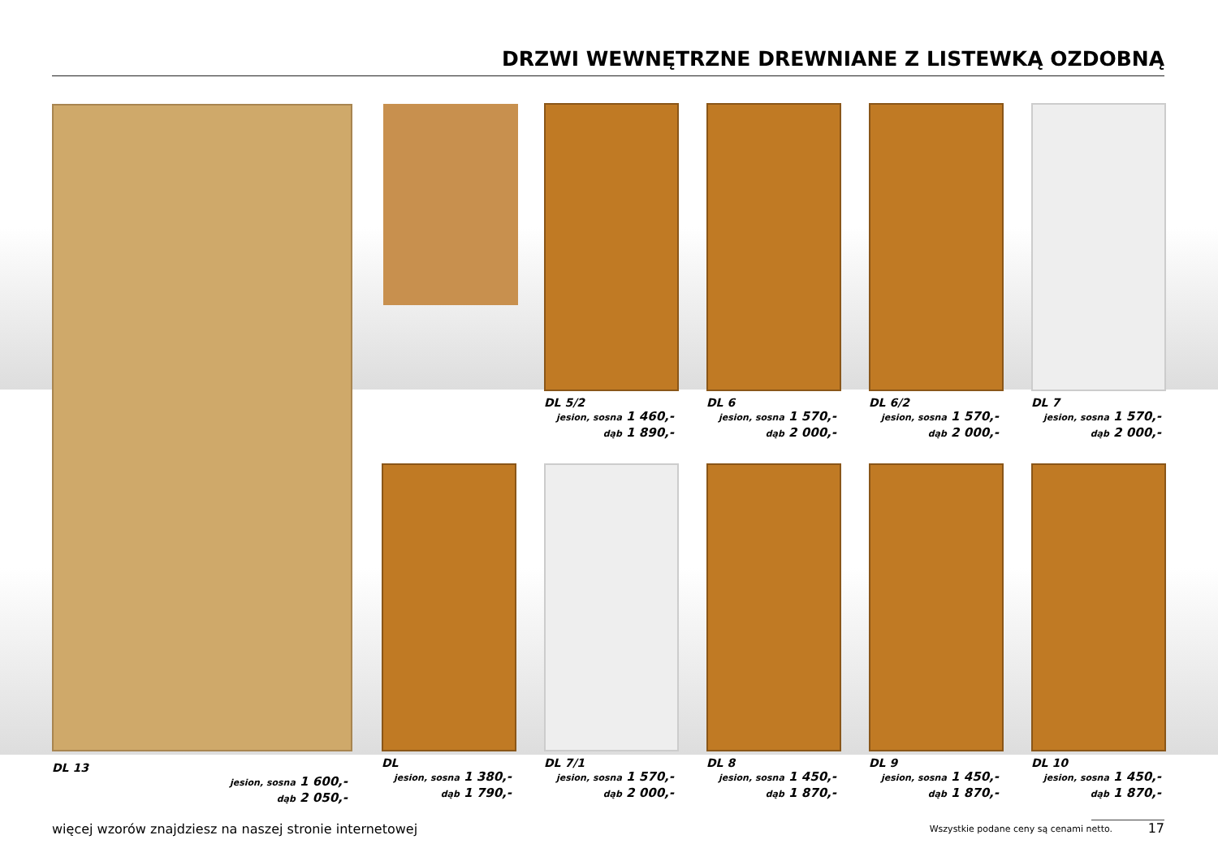DRZWI WEWNĘTRZNE DREWNIANE Z LISTEWKĄ OZDOBNĄ
DL 5/2
jesion, sosna 1 460,-
dąb 1 890,-
DL 6
jesion, sosna 1 570,-
dąb 2 000,-
DL 6/2
jesion, sosna 1 570,-
dąb 2 000,-
DL 7
jesion, sosna 1 570,-
dąb 2 000,-
DL 13
jesion, sosna 1 600,-
dąb 2 050,-
DL
jesion, sosna 1 380,-
dąb 1 790,-
DL 7/1
jesion, sosna 1 570,-
dąb 2 000,-
DL 8
jesion, sosna 1 450,-
dąb 1 870,-
DL 9
jesion, sosna 1 450,-
dąb 1 870,-
DL 10
jesion, sosna 1 450,-
dąb 1 870,-
więcej wzorów znajdziesz na naszej stronie internetowej
Wszystkie podane ceny są cenami netto.
17